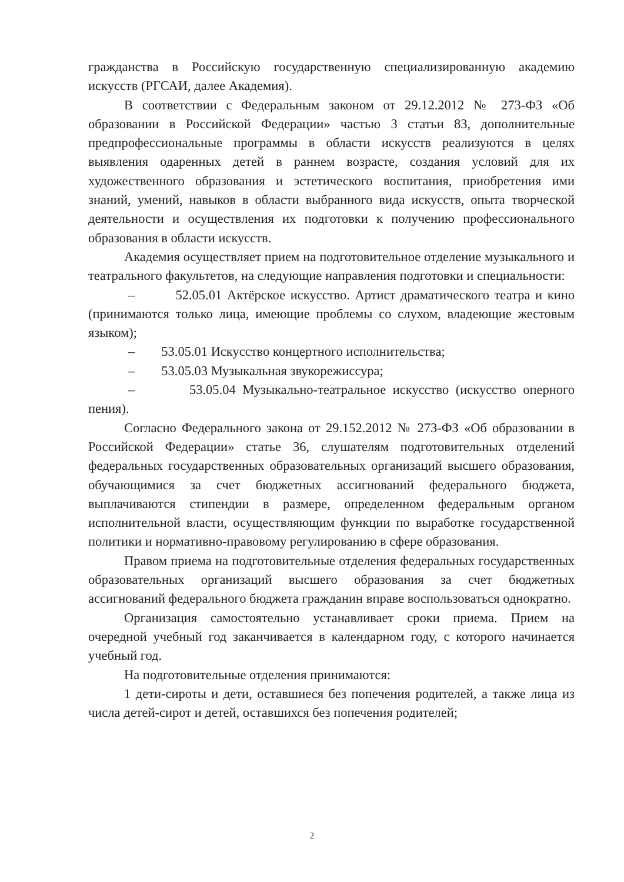гражданства в Российскую государственную специализированную академию искусств (РГСАИ, далее Академия).
В соответствии с Федеральным законом от 29.12.2012 № 273-ФЗ «Об образовании в Российской Федерации» частью 3 статьи 83, дополнительные предпрофессиональные программы в области искусств реализуются в целях выявления одаренных детей в раннем возрасте, создания условий для их художественного образования и эстетического воспитания, приобретения ими знаний, умений, навыков в области выбранного вида искусств, опыта творческой деятельности и осуществления их подготовки к получению профессионального образования в области искусств.
Академия осуществляет прием на подготовительное отделение музыкального и театрального факультетов, на следующие направления подготовки и специальности:
– 52.05.01 Актёрское искусство. Артист драматического театра и кино (принимаются только лица, имеющие проблемы со слухом, владеющие жестовым языком);
– 53.05.01 Искусство концертного исполнительства;
– 53.05.03 Музыкальная звукорежиссура;
– 53.05.04 Музыкально-театральное искусство (искусство оперного пения).
Согласно Федерального закона от 29.152.2012 № 273-ФЗ «Об образовании в Российской Федерации» статье 36, слушателям подготовительных отделений федеральных государственных образовательных организаций высшего образования, обучающимися за счет бюджетных ассигнований федерального бюджета, выплачиваются стипендии в размере, определенном федеральным органом исполнительной власти, осуществляющим функции по выработке государственной политики и нормативно-правовому регулированию в сфере образования.
Правом приема на подготовительные отделения федеральных государственных образовательных организаций высшего образования за счет бюджетных ассигнований федерального бюджета гражданин вправе воспользоваться однократно.
Организация самостоятельно устанавливает сроки приема. Прием на очередной учебный год заканчивается в календарном году, с которого начинается учебный год.
На подготовительные отделения принимаются:
1 дети-сироты и дети, оставшиеся без попечения родителей, а также лица из числа детей-сирот и детей, оставшихся без попечения родителей;
2